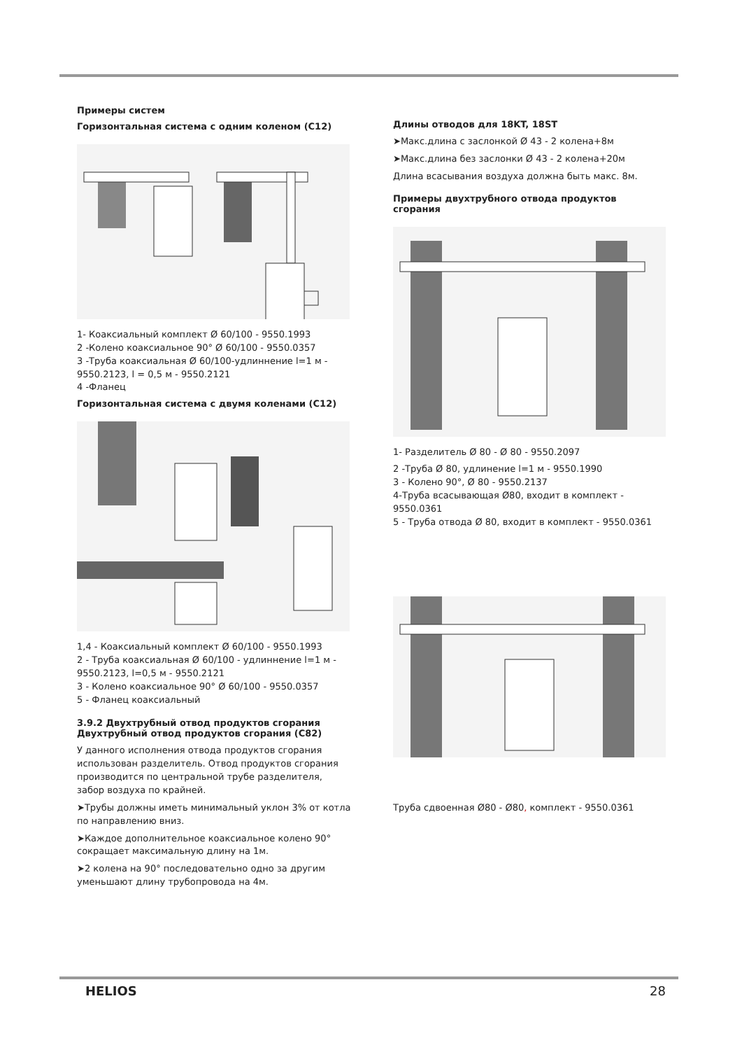Примеры систем
Горизонтальная система с одним коленом (C12)
1- Коаксиальный комплект Ø 60/100 - 9550.1993
2 -Колено коаксиальное 90° Ø 60/100 - 9550.0357
3 -Труба коаксиальная Ø 60/100-удлиннение l=1 м - 9550.2123, l = 0,5 м - 9550.2121
4 -Фланец
Горизонтальная система с двумя коленами (C12)
1,4 - Коаксиальный комплект Ø 60/100 - 9550.1993
2 - Труба коаксиальная Ø 60/100 - удлиннение l=1 м - 9550.2123, l=0,5 м - 9550.2121
3 - Колено коаксиальное 90° Ø 60/100 - 9550.0357
5 - Фланец коаксиальный
3.9.2 Двухтрубный отвод продуктов сгорания Двухтрубный отвод продуктов сгорания (C82)
У данного исполнения отвода продуктов сгорания использован разделитель. Отвод продуктов сгорания производится по центральной трубе разделителя, забор воздуха по крайней.
➤Трубы должны иметь минимальный уклон 3% от котла по направлению вниз.
➤Каждое дополнительное коаксиальное колено 90° сокращает максимальную длину на 1м.
➤2 колена на 90° последовательно одно за другим уменьшают длину трубопровода на 4м.
Длины отводов для 18KT, 18ST
➤Макс.длина с заслонкой Ø 43 - 2 колена+8м
➤Макс.длина без заслонки Ø 43 - 2 колена+20м
Длина всасывания воздуха должна быть макс. 8м.
Примеры двухтрубного отвода продуктов сгорания
1- Разделитель Ø 80 - Ø 80 - 9550.2097
2 -Труба Ø 80, удлинение l=1 м - 9550.1990
3 - Колено 90°, Ø 80 - 9550.2137
4-Труба всасывающая Ø80, входит в комплект - 9550.0361
5 - Труба отвода Ø 80, входит в комплект - 9550.0361
Труба сдвоенная Ø80 - Ø80, комплект - 9550.0361
HELIOS 28